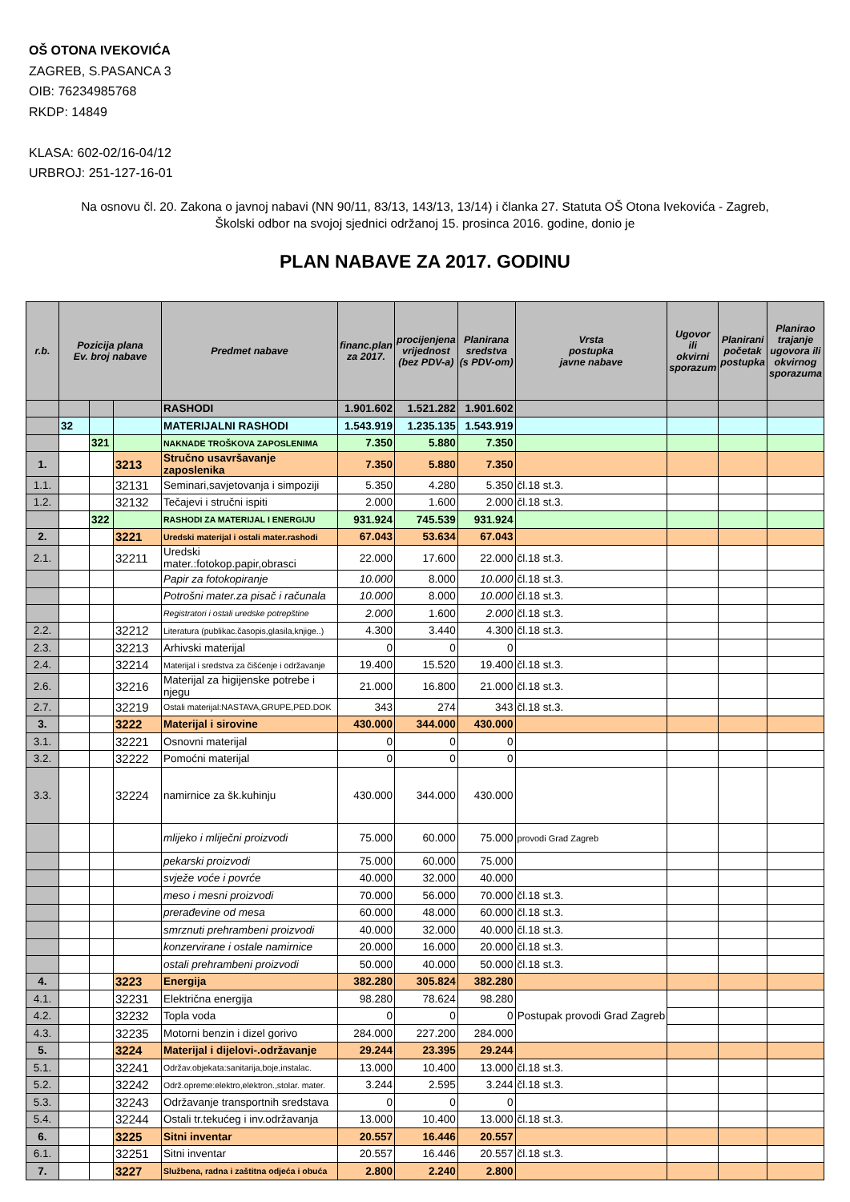OŠ OTONA IVEKOVIĆA
ZAGREB, S.PASANCA 3
OIB: 76234985768
RKDP: 14849
KLASA: 602-02/16-04/12
URBROJ: 251-127-16-01
Na osnovu čl. 20. Zakona o javnoj nabavi (NN 90/11, 83/13, 143/13, 13/14) i članka 27. Statuta OŠ Otona Ivekovića - Zagreb,
Školski odbor na svojoj sjednici održanoj 15. prosinca 2016. godine, donio je
PLAN NABAVE ZA 2017. GODINU
| r.b. | Pozicija plana Ev. broj nabave | | | Predmet nabave | financ.plan za 2017. | procijenjena vrijednost (bez PDV-a) | Planirana sredstva (s PDV-om) | Vrsta postupka javne nabave | Ugovor ili okvirni sporazum | Planirani početak postupka | Planirao trajanje ugovora ili okvirnog sporazuma |
| --- | --- | --- | --- | --- | --- | --- | --- | --- | --- | --- | --- |
| | | | | RASHODI | 1.901.602 | 1.521.282 | 1.901.602 | | | | |
| | 32 | | | MATERIJALNI RASHODI | 1.543.919 | 1.235.135 | 1.543.919 | | | | |
| | | 321 | | NAKNADE TROŠKOVA ZAPOSLENIMA | 7.350 | 5.880 | 7.350 | | | | |
| 1. | | | 3213 | Stručno usavršavanje zaposlenika | 7.350 | 5.880 | 7.350 | | | | |
| 1.1. | | | 32131 | Seminari,savjetovanja i simpoziji | 5.350 | 4.280 | 5.350 | čl.18 st.3. | | | |
| 1.2. | | | 32132 | Tečajevi i stručni ispiti | 2.000 | 1.600 | 2.000 | čl.18 st.3. | | | |
| | | 322 | | RASHODI ZA MATERIJAL I ENERGIJU | 931.924 | 745.539 | 931.924 | | | | |
| 2. | | | 3221 | Uredski materijal i ostali mater.rashodi | 67.043 | 53.634 | 67.043 | | | | |
| 2.1. | | | 32211 | Uredski mater.:fotokop.papir,obrasci | 22.000 | 17.600 | 22.000 | čl.18 st.3. | | | |
| | | | | Papir za fotokopiranje | 10.000 | 8.000 | 10.000 | čl.18 st.3. | | | |
| | | | | Potrošni mater.za pisač i računala | 10.000 | 8.000 | 10.000 | čl.18 st.3. | | | |
| | | | | Registratori i ostali uredske potrepštine | 2.000 | 1.600 | 2.000 | čl.18 st.3. | | | |
| 2.2. | | | 32212 | Literatura (publikac.časopis,glasila,knjige..) | 4.300 | 3.440 | 4.300 | čl.18 st.3. | | | |
| 2.3. | | | 32213 | Arhivski materijal | 0 | 0 | 0 | | | | |
| 2.4. | | | 32214 | Materijal i sredstva za čišćenje i održavanje | 19.400 | 15.520 | 19.400 | čl.18 st.3. | | | |
| 2.6. | | | 32216 | Materijal za higijenske potrebe i njegu | 21.000 | 16.800 | 21.000 | čl.18 st.3. | | | |
| 2.7. | | | 32219 | Ostali materijal:NASTAVA,GRUPE,PED.DOK | 343 | 274 | 343 | čl.18 st.3. | | | |
| 3. | | | 3222 | Materijal i sirovine | 430.000 | 344.000 | 430.000 | | | | |
| 3.1. | | | 32221 | Osnovni materijal | 0 | 0 | 0 | | | | |
| 3.2. | | | 32222 | Pomoćni materijal | 0 | 0 | 0 | | | | |
| 3.3. | | | 32224 | namirnice za šk.kuhinju | 430.000 | 344.000 | 430.000 | | | | |
| | | | | mlijeko i mliječni proizvodi | 75.000 | 60.000 | 75.000 | provodi Grad Zagreb | | | |
| | | | | pekarski proizvodi | 75.000 | 60.000 | 75.000 | | | | |
| | | | | svježe voće i povrće | 40.000 | 32.000 | 40.000 | | | | |
| | | | | meso i mesni proizvodi | 70.000 | 56.000 | 70.000 | čl.18 st.3. | | | |
| | | | | prerađevine od mesa | 60.000 | 48.000 | 60.000 | čl.18 st.3. | | | |
| | | | | smrznuti prehrambeni proizvodi | 40.000 | 32.000 | 40.000 | čl.18 st.3. | | | |
| | | | | konzervirane i ostale namirnice | 20.000 | 16.000 | 20.000 | čl.18 st.3. | | | |
| | | | | ostali prehrambeni proizvodi | 50.000 | 40.000 | 50.000 | čl.18 st.3. | | | |
| 4. | | | 3223 | Energija | 382.280 | 305.824 | 382.280 | | | | |
| 4.1. | | | 32231 | Električna energija | 98.280 | 78.624 | 98.280 | Postupak provodi Grad Zagreb | | | |
| 4.2. | | | 32232 | Topla voda | 0 | 0 | 0 | | | | |
| 4.3. | | | 32235 | Motorni benzin i dizel gorivo | 284.000 | 227.200 | 284.000 | | | | |
| 5. | | | 3224 | Materijal i dijelovi-.održavanje | 29.244 | 23.395 | 29.244 | | | | |
| 5.1. | | | 32241 | Održav.objekata:sanitarija,boje,instalac. | 13.000 | 10.400 | 13.000 | čl.18 st.3. | | | |
| 5.2. | | | 32242 | Održ.opreme:elektro,elektron.,stolar. mater. | 3.244 | 2.595 | 3.244 | čl.18 st.3. | | | |
| 5.3. | | | 32243 | Održavanje transportnih sredstava | 0 | 0 | 0 | | | | |
| 5.4. | | | 32244 | Ostali tr.tekućeg i inv.održavanja | 13.000 | 10.400 | 13.000 | čl.18 st.3. | | | |
| 6. | | | 3225 | Sitni inventar | 20.557 | 16.446 | 20.557 | | | | |
| 6.1. | | | 32251 | Sitni inventar | 20.557 | 16.446 | 20.557 | čl.18 st.3. | | | |
| 7. | | | 3227 | Službena, radna i zaštitna odjeća i obuća | 2.800 | 2.240 | 2.800 | | | | |